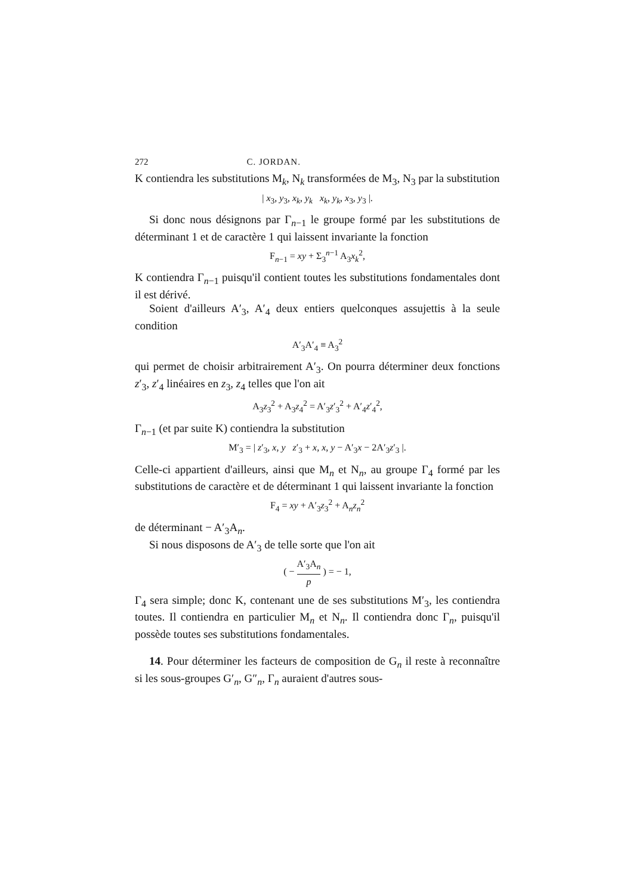272 C. JORDAN.
K contiendra les substitutions M<sub>k</sub>, N<sub>k</sub> transformées de M<sub>3</sub>, N<sub>3</sub> par la substitution
| x<sub>3</sub>, y<sub>3</sub>, x<sub>k</sub>, y<sub>k</sub> x<sub>k</sub>, y<sub>k</sub>, x<sub>3</sub>, y<sub>3</sub> |.
Si donc nous désignons par Γ<sub>n−1</sub> le groupe formé par les substitutions de déterminant 1 et de caractère 1 qui laissent invariante la fonction
F<sub>n−1</sub> = xy + Σ<sub>3</sub><sup>n−1</sup> A<sub>3</sub>x<sub>k</sub><sup>2</sup>,
K contiendra Γ<sub>n−1</sub> puisqu'il contient toutes les substitutions fondamentales dont il est dérivé.
Soient d'ailleurs A′<sub>3</sub>, A′<sub>4</sub> deux entiers quelconques assujettis à la seule condition
A′<sub>3</sub>A′<sub>4</sub> ≡ A<sub>3</sub><sup>2</sup>
qui permet de choisir arbitrairement A′<sub>3</sub>. On pourra déterminer deux fonctions z′<sub>3</sub>, z′<sub>4</sub> linéaires en z<sub>3</sub>, z<sub>4</sub> telles que l'on ait
A<sub>3</sub>z<sub>3</sub><sup>2</sup> + A<sub>3</sub>z<sub>4</sub><sup>2</sup> = A′<sub>3</sub>z′<sub>3</sub><sup>2</sup> + A′<sub>4</sub>z′<sub>4</sub><sup>2</sup>,
Γ<sub>n−1</sub> (et par suite K) contiendra la substitution
M′<sub>3</sub> = | z′<sub>3</sub>, x, y z′<sub>3</sub> + x, x, y − A′<sub>3</sub>x − 2A′<sub>3</sub>z′<sub>3</sub> |.
Celle-ci appartient d'ailleurs, ainsi que M<sub>n</sub> et N<sub>n</sub>, au groupe Γ<sub>4</sub> formé par les substitutions de caractère et de déterminant 1 qui laissent invariante la fonction
F<sub>4</sub> = xy + A′<sub>3</sub>z<sub>3</sub><sup>2</sup> + A<sub>n</sub>z<sub>n</sub><sup>2</sup>
de déterminant − A′<sub>3</sub>A<sub>n</sub>.
Si nous disposons de A′<sub>3</sub> de telle sorte que l'on ait
( − A′<sub>3</sub>A<sub>n</sub> p ) = − 1,
Γ<sub>4</sub> sera simple; donc K, contenant une de ses substitutions M′<sub>3</sub>, les contiendra toutes. Il contiendra en particulier M<sub>n</sub> et N<sub>n</sub>. Il contiendra donc Γ<sub>n</sub>, puisqu'il possède toutes ses substitutions fondamentales.
14. Pour déterminer les facteurs de composition de G<sub>n</sub> il reste à reconnaître si les sous-groupes G′<sub>n</sub>, G″<sub>n</sub>, Γ<sub>n</sub> auraient d'autres sous-